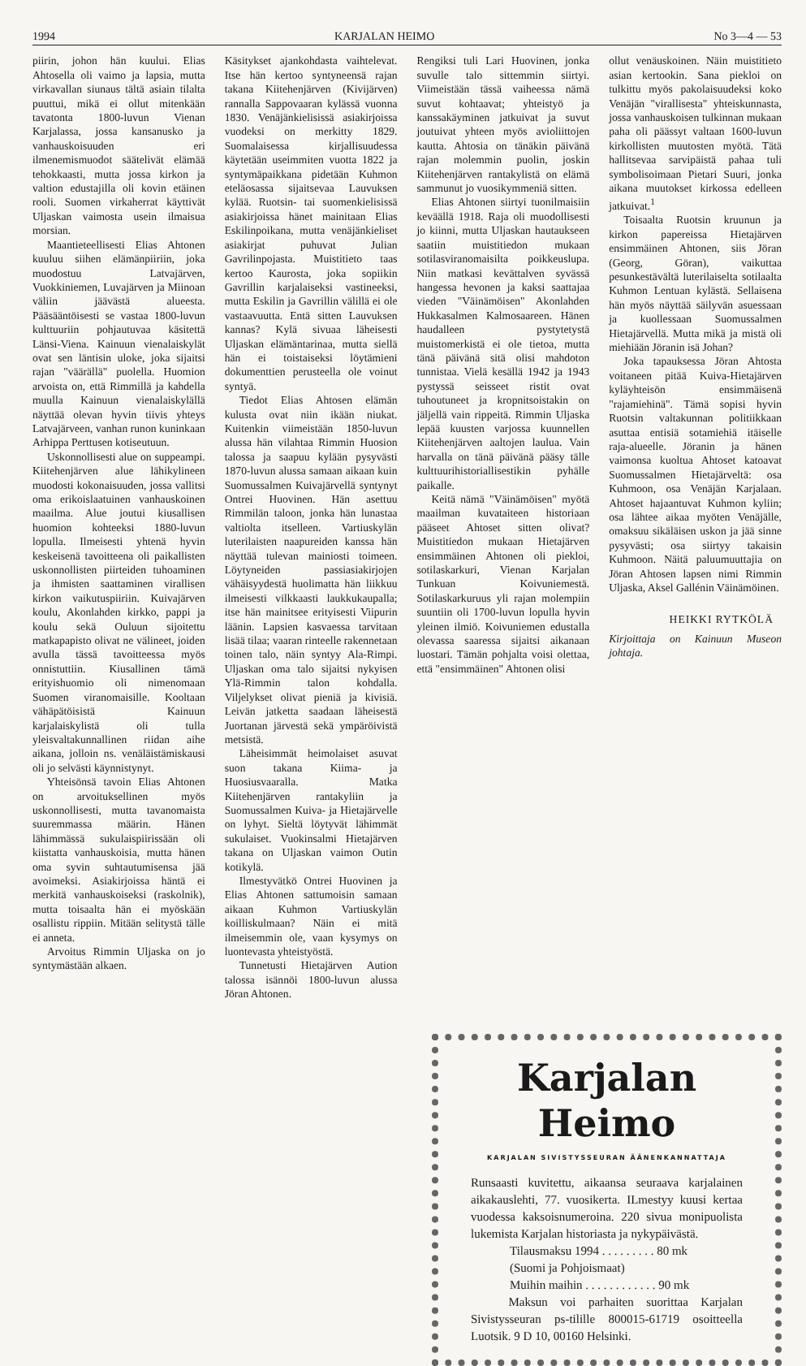1994 KARJALAN HEIMO No 3—4 — 53
piirin, johon hän kuului. Elias Ahtosella oli vaimo ja lapsia, mutta virkavallan siunaus tältä asiain tilalta puuttui, mikä ei ollut mitenkään tavatonta 1800-luvun Vienan Karjalassa, jossa kansanusko ja vanhauskoisuuden eri ilmenemismuodot säätelivät elämää tehokkaasti, mutta jossa kirkon ja valtion edustajilla oli kovin etäinen rooli. Suomen virkaherrat käyttivät Uljaskan vaimosta usein ilmaisua morsian.
Maantieteellisesti Elias Ahtonen kuuluu siihen elämänpiiriin, joka muodostuu Latvajärven, Vuokkiniemen, Luvajärven ja Miinoan väliin jäävästä alueesta. Pääsääntöisesti se vastaa 1800-luvun kulttuuriin pohjautuvaa käsitettä Länsi-Viena. Kainuun vienalaiskylät ovat sen läntisin uloke, joka sijaitsi rajan "väärällä" puolella. Huomion arvoista on, että Rimmillä ja kahdella muulla Kainuun vienalaiskylällä näyttää olevan hyvin tiivis yhteys Latvajärveen, vanhan runon kuninkaan Arhippa Perttusen kotiseutuun.
Uskonnollisesti alue on suppeampi. Kiitehenjärven alue lähikylineen muodosti kokonaisuuden, jossa vallitsi oma erikoislaatuinen vanhauskoinen maailma. Alue joutui kiusallisen huomion kohteeksi 1880-luvun lopulla. Ilmeisesti yhtenä hyvin keskeisenä tavoitteena oli paikallisten uskonnollisten piirteiden tuhoaminen ja ihmisten saattaminen virallisen kirkon vaikutuspiiriin. Kuivajärven koulu, Akonlahden kirkko, pappi ja koulu sekä Ouluun sijoitettu matkapapisto olivat ne välineet, joiden avulla tässä tavoitteessa myös onnistuttiin. Kiusallinen tämä erityishuomio oli nimenomaan Suomen viranomaisille. Kooltaan vähäpätöisistä Kainuun karjalaiskylistä oli tulla yleisvaltakunnallinen riidan aihe aikana, jolloin ns. venäläistämiskausi oli jo selvästi käynnistynyt.
Yhteisönsä tavoin Elias Ahtonen on arvoituksellinen myös uskonnollisesti, mutta tavanomaista suuremmassa määrin. Hänen lähimmässä sukulaispiirissään oli kiistatta vanhauskoisia, mutta hänen oma syvin suhtautumisensa jää avoimeksi. Asiakirjoissa häntä ei merkitä vanhauskoiseksi (raskolnik), mutta toisaalta hän ei myöskään osallistu rippiin. Mitään selitystä tälle ei anneta.
Arvoitus Rimmin Uljaska on jo syntymästään alkaen.
Käsitykset ajankohdasta vaihtelevat. Itse hän kertoo syntyneensä rajan takana Kiitehenjärven (Kivijärven) rannalla Sappovaaran kylässä vuonna 1830. Venäjänkielisissä asiakirjoissa vuodeksi on merkitty 1829. Suomalaisessa kirjallisuudessa käytetään useimmiten vuotta 1822 ja syntymäpaikkana pidetään Kuhmon eteläosassa sijaitsevaa Lauvuksen kylää. Ruotsin- tai suomenkielisissä asiakirjoissa hänet mainitaan Elias Eskilinpoikana, mutta venäjänkieliset asiakirjat puhuvat Julian Gavrilinpojasta. Muistitieto taas kertoo Kaurosta, joka sopiikin Gavrillin karjalaiseksi vastineeksi, mutta Eskilin ja Gavrillin välillä ei ole vastaavuutta. Entä sitten Lauvuksen kannas? Kylä sivuaa läheisesti Uljaskan elämäntarinaa, mutta siellä hän ei toistaiseksi löytämieni dokumenttien perusteella ole voinut syntyä.
Tiedot Elias Ahtosen elämän kulusta ovat niin ikään niukat. Kuitenkin viimeistään 1850-luvun alussa hän vilahtaa Rimmin Huosion talossa ja saapuu kylään pysyvästi 1870-luvun alussa samaan aikaan kuin Suomussalmen Kuivajärvellä syntynyt Ontrei Huovinen. Hän asettuu Rimmilän taloon, jonka hän lunastaa valtiolta itselleen. Vartiuskylän luterilaisten naapureiden kanssa hän näyttää tulevan mainiosti toimeen. Löytyneiden passiasiakirjojen vähäisyydestä huolimatta hän liikkuu ilmeisesti vilkkaasti laukkukaupalla; itse hän mainitsee erityisesti Viipurin läänin. Lapsien kasvaessa tarvitaan lisää tilaa; vaaran rinteelle rakennetaan toinen talo, näin syntyy Ala-Rimpi. Uljaskan oma talo sijaitsi nykyisen Ylä-Rimmin talon kohdalla. Viljelykset olivat pieniä ja kivisiä. Leivän jatketta saadaan läheisestä Juortanan järvestä sekä ympäröivistä metsistä.
Läheisimmät heimolaiset asuvat suon takana Kiima- ja Huosiusvaaralla. Matka Kiitehenjärven rantakyliin ja Suomussalmen Kuiva- ja Hietajärvelle on lyhyt. Sieltä löytyvät lähimmät sukulaiset. Vuokinsalmi Hietajärven takana on Uljaskan vaimon Outin kotikylä.
Ilmestyvätkö Ontrei Huovinen ja Elias Ahtonen sattumoisin samaan aikaan Kuhmon Vartiuskylän koilliskulmaan? Näin ei mitä ilmeisemmin ole, vaan kysymys on luontevasta yhteistyöstä.
Tunnetusti Hietajärven Aution talossa isännöi 1800-luvun alussa Jöran Ahtonen.
Rengiksi tuli Lari Huovinen, jonka suvulle talo sittemmin siirtyi. Viimeistään tässä vaiheessa nämä suvut kohtaavat; yhteistyö ja kanssakäyminen jatkuivat ja suvut joutuivat yhteen myös avioliittojen kautta. Ahtosia on tänäkin päivänä rajan molemmin puolin, joskin Kiitehenjärven rantakylistä on elämä sammunut jo vuosikymmeniä sitten.
Elias Ahtonen siirtyi tuonilmaisiin keväällä 1918. Raja oli muodollisesti jo kiinni, mutta Uljaskan hautaukseen saatiin muistitiedon mukaan sotilasviranomaisilta poikkeuslupa. Niin matkasi kevättalven syvässä hangessa hevonen ja kaksi saattajaa vieden "Väinämöisen" Akonlahden Hukkasalmen Kalmosaareen. Hänen haudalleen pystytetystä muistomerkistä ei ole tietoa, mutta tänä päivänä sitä olisi mahdoton tunnistaa. Vielä kesällä 1942 ja 1943 pystyssä seisseet ristit ovat tuhoutuneet ja kropnitsoistakin on jäljellä vain rippeitä. Rimmin Uljaska lepää kuusten varjossa kuunnellen Kiitehenjärven aaltojen laulua. Vain harvalla on tänä päivänä pääsy tälle kulttuurihistoriallisestikin pyhälle paikalle.
Keitä nämä "Väinämöisen" myötä maailman kuvataiteen historiaan pääseet Ahtoset sitten olivat? Muistitiedon mukaan Hietajärven ensimmäinen Ahtonen oli piekloi, sotilaskarkuri, Vienan Karjalan Tunkuan Koivuniemestä. Sotilaskarkuruus yli rajan molempiin suuntiin oli 1700-luvun lopulla hyvin yleinen ilmiö. Koivuniemen edustalla olevassa saaressa sijaitsi aikanaan luostari. Tämän pohjalta voisi olettaa, että "ensimmäinen" Ahtonen olisi
ollut venäuskoinen. Näin muistitieto asian kertookin. Sana piekloi on tulkittu myös pakolaisuudeksi koko Venäjän "virallisesta" yhteiskunnasta, jossa vanhauskoisen tulkinnan mukaan paha oli päässyt valtaan 1600-luvun kirkollisten muutosten myötä. Tätä hallitsevaa sarvipäistä pahaa tuli symbolisoimaan Pietari Suuri, jonka aikana muutokset kirkossa edelleen jatkuivat.<sup>1</sup>
Toisaalta Ruotsin kruunun ja kirkon papereissa Hietajärven ensimmäinen Ahtonen, siis Jöran (Georg, Göran), vaikuttaa pesunkestävältä luterilaiselta sotilaalta Kuhmon Lentuan kylästä. Sellaisena hän myös näyttää säilyvän asuessaan ja kuollessaan Suomussalmen Hietajärvellä. Mutta mikä ja mistä oli miehiään Jöranin isä Johan?
Joka tapauksessa Jöran Ahtosta voitaneen pitää Kuiva-Hietajärven kyläyhteisön ensimmäisenä "rajamiehinä". Tämä sopisi hyvin Ruotsin valtakunnan politiikkaan asuttaa entisiä sotamiehiä itäiselle raja-alueelle. Jöranin ja hänen vaimonsa kuoltua Ahtoset katoavat Suomussalmen Hietajärveltä: osa Kuhmoon, osa Venäjän Karjalaan. Ahtoset hajaantuvat Kuhmon kyliin; osa lähtee aikaa myöten Venäjälle, omaksuu sikäläisen uskon ja jää sinne pysyvästi; osa siirtyy takaisin Kuhmoon. Näitä paluumuuttajia on Jöran Ahtosen lapsen nimi Rimmin Uljaska, Aksel Gallénin Väinämöinen.
HEIKKI RYTKÖLÄ
Kirjoittaja on Kainuun Museon johtaja.
Karjalan Heimo
KARJALAN SIVISTYSSEURAN ÄÄNENKANNATTAJA
Runsaasti kuvitettu, aikaansa seuraava karjalainen aikakauslehti, 77. vuosikerta. ILmestyy kuusi kertaa vuodessa kaksoisnumeroina. 220 sivua monipuolista lukemista Karjalan historiasta ja nykypäivästä.
Tilausmaksu 1994 . . . . . . . . . 80 mk
(Suomi ja Pohjoismaat)
Muihin maihin . . . . . . . . . . . . 90 mk
Maksun voi parhaiten suorittaa Karjalan Sivistysseuran ps-tilille 800015-61719 osoitteella Luotsik. 9 D 10, 00160 Helsinki.